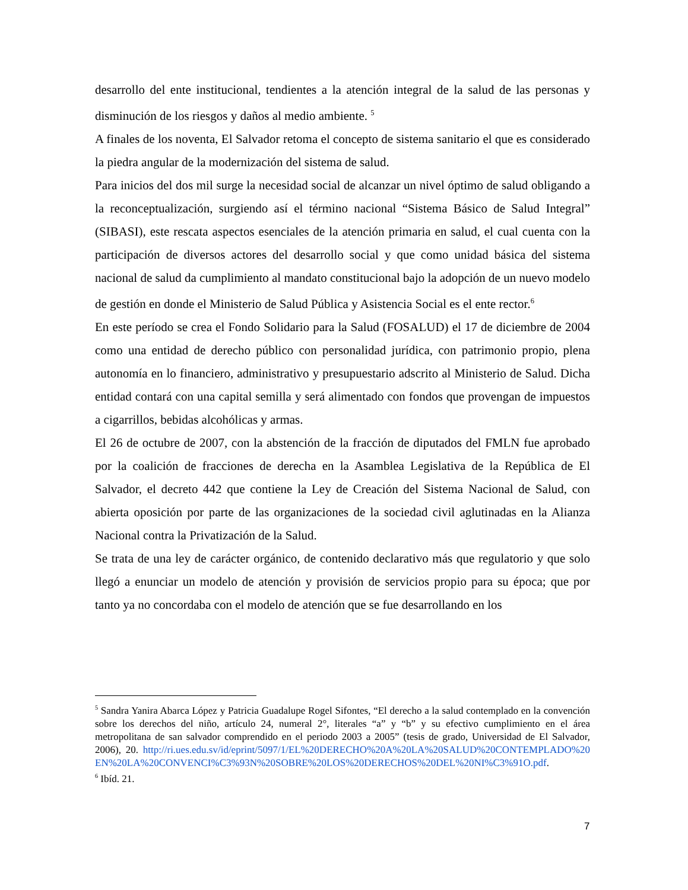desarrollo del ente institucional, tendientes a la atención integral de la salud de las personas y disminución de los riesgos y daños al medio ambiente. <sup>5</sup>
A finales de los noventa, El Salvador retoma el concepto de sistema sanitario el que es considerado la piedra angular de la modernización del sistema de salud.
Para inicios del dos mil surge la necesidad social de alcanzar un nivel óptimo de salud obligando a la reconceptualización, surgiendo así el término nacional “Sistema Básico de Salud Integral” (SIBASI), este rescata aspectos esenciales de la atención primaria en salud, el cual cuenta con la participación de diversos actores del desarrollo social y que como unidad básica del sistema nacional de salud da cumplimiento al mandato constitucional bajo la adopción de un nuevo modelo de gestión en donde el Ministerio de Salud Pública y Asistencia Social es el ente rector.<sup>6</sup>
En este período se crea el Fondo Solidario para la Salud (FOSALUD) el 17 de diciembre de 2004 como una entidad de derecho público con personalidad jurídica, con patrimonio propio, plena autonomía en lo financiero, administrativo y presupuestario adscrito al Ministerio de Salud. Dicha entidad contará con una capital semilla y será alimentado con fondos que provengan de impuestos a cigarrillos, bebidas alcohólicas y armas.
El 26 de octubre de 2007, con la abstención de la fracción de diputados del FMLN fue aprobado por la coalición de fracciones de derecha en la Asamblea Legislativa de la República de El Salvador, el decreto 442 que contiene la Ley de Creación del Sistema Nacional de Salud, con abierta oposición por parte de las organizaciones de la sociedad civil aglutinadas en la Alianza Nacional contra la Privatización de la Salud.
Se trata de una ley de carácter orgánico, de contenido declarativo más que regulatorio y que solo llegó a enunciar un modelo de atención y provisión de servicios propio para su época; que por tanto ya no concordaba con el modelo de atención que se fue desarrollando en los
<sup>5</sup> Sandra Yanira Abarca López y Patricia Guadalupe Rogel Sifontes, “El derecho a la salud contemplado en la convención sobre los derechos del niño, artículo 24, numeral 2°, literales “a” y “b” y su efectivo cumplimiento en el área metropolitana de san salvador comprendido en el periodo 2003 a 2005” (tesis de grado, Universidad de El Salvador, 2006), 20. http://ri.ues.edu.sv/id/eprint/5097/1/EL%20DERECHO%20A%20LA%20SALUD%20CONTEMPLADO%20EN%20LA%20CONVENCI%C3%93N%20SOBRE%20LOS%20DERECHOS%20DEL%20NI%C3%91O.pdf.
<sup>6</sup> Ibíd. 21.
7